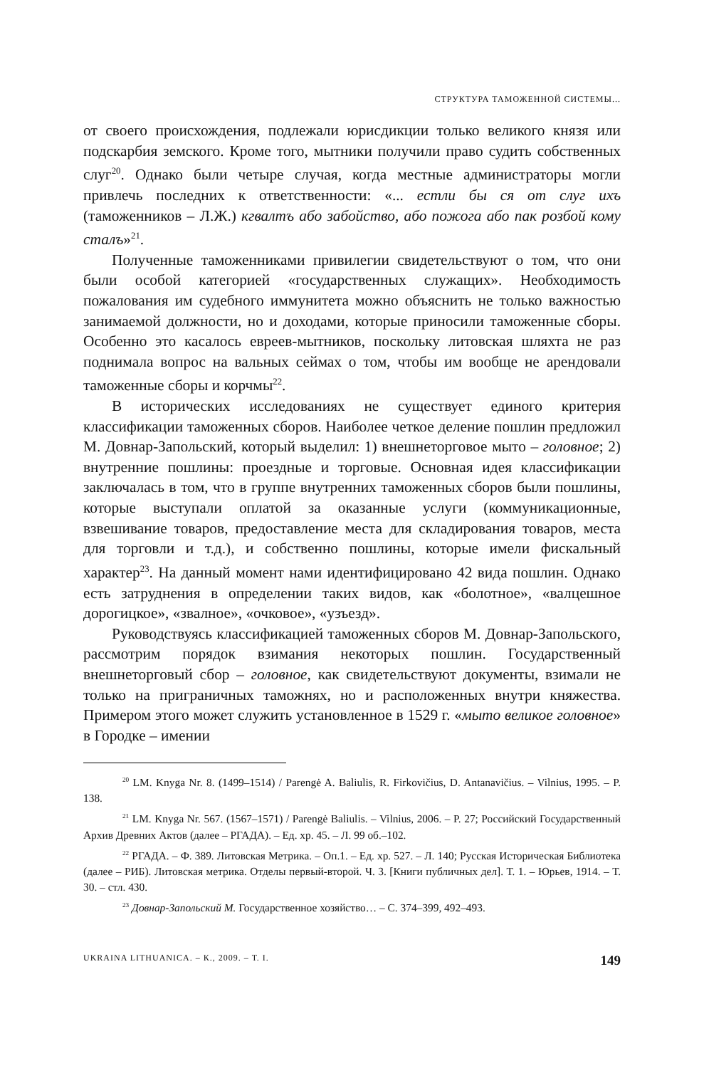СТРУКТУРА ТАМОЖЕННОЙ СИСТЕМЫ...
от своего происхождения, подлежали юрисдикции только великого князя или подскарбия земского. Кроме того, мытники получили право судить собственных слуг<sup>20</sup>. Однако были четыре случая, когда местные администраторы могли привлечь последних к ответственности: «... естли бы ся от слуг ихъ (таможенников – Л.Ж.) кгвалтъ або забойство, або пожога або пак розбой кому сталъ»<sup>21</sup>.
Полученные таможенниками привилегии свидетельствуют о том, что они были особой категорией «государственных служащих». Необходимость пожалования им судебного иммунитета можно объяснить не только важностью занимаемой должности, но и доходами, которые приносили таможенные сборы. Особенно это касалось евреев-мытников, поскольку литовская шляхта не раз поднимала вопрос на вальных сеймах о том, чтобы им вообще не арендовали таможенные сборы и корчмы<sup>22</sup>.
В исторических исследованиях не существует единого критерия классификации таможенных сборов. Наиболее четкое деление пошлин предложил М. Довнар-Запольский, который выделил: 1) внешнеторговое мыто – головное; 2) внутренние пошлины: проездные и торговые. Основная идея классификации заключалась в том, что в группе внутренних таможенных сборов были пошлины, которые выступали оплатой за оказанные услуги (коммуникационные, взвешивание товаров, предоставление места для складирования товаров, места для торговли и т.д.), и собственно пошлины, которые имели фискальный характер<sup>23</sup>. На данный момент нами идентифицировано 42 вида пошлин. Однако есть затруднения в определении таких видов, как «болотное», «валцешное дорогицкое», «звалное», «очковое», «узъезд».
Руководствуясь классификацией таможенных сборов М. Довнар-Запольского, рассмотрим порядок взимания некоторых пошлин. Государственный внешнеторговый сбор – головное, как свидетельствуют документы, взимали не только на приграничных таможнях, но и расположенных внутри княжества. Примером этого может служить установленное в 1529 г. «мыто великое головное» в Городке – имении
<sup>20</sup> LM. Knyga Nr. 8. (1499–1514) / Parengė A. Baliulis, R. Firkovičius, D. Antanavičius. – Vilnius, 1995. – P. 138.
<sup>21</sup> LM. Knyga Nr. 567. (1567–1571) / Parengė Baliulis. – Vilnius, 2006. – P. 27; Российский Государственный Архив Древних Актов (далее – РГАДА). – Ед. хр. 45. – Л. 99 об.–102.
<sup>22</sup> РГАДА. – Ф. 389. Литовская Метрика. – Оп.1. – Ед. хр. 527. – Л. 140; Русская Историческая Библиотека (далее – РИБ). Литовская метрика. Отделы первый-второй. Ч. 3. [Книги публичных дел]. Т. 1. – Юрьев, 1914. – Т. 30. – стл. 430.
<sup>23</sup> Довнар-Запольский М. Государственное хозяйство… – С. 374–399, 492–493.
UKRAINA LITHUANICA. – К., 2009. – Т. I. 149